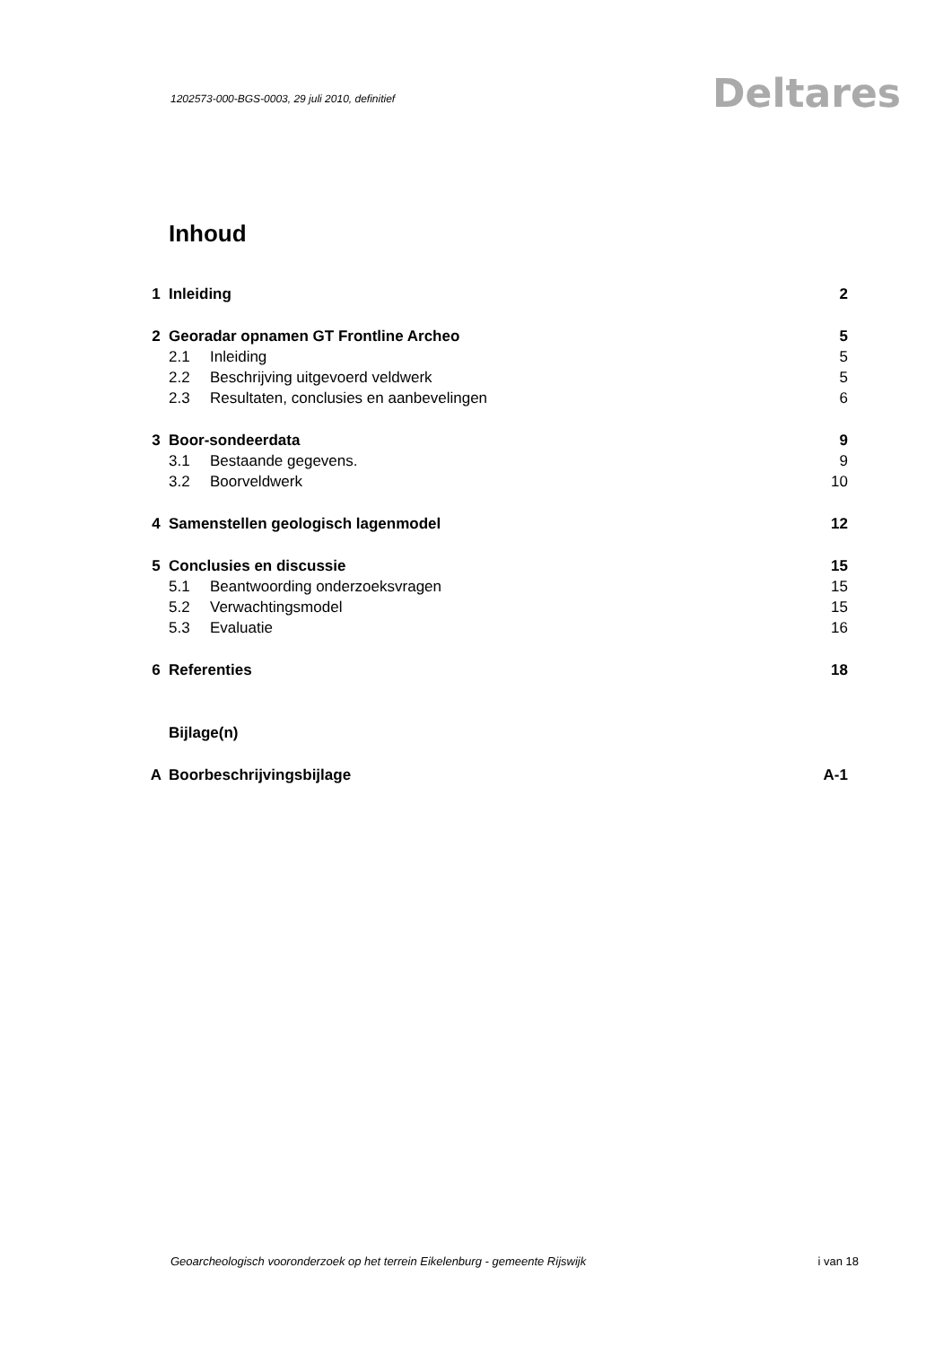1202573-000-BGS-0003, 29 juli 2010, definitief
Deltares
Inhoud
| 1 | Inleiding | | 2 |
| 2 | Georadar opnamen GT Frontline Archeo | | 5 |
| | 2.1 | Inleiding | 5 |
| | 2.2 | Beschrijving uitgevoerd veldwerk | 5 |
| | 2.3 | Resultaten, conclusies en aanbevelingen | 6 |
| 3 | Boor-sondeerdata | | 9 |
| | 3.1 | Bestaande gegevens. | 9 |
| | 3.2 | Boorveldwerk | 10 |
| 4 | Samenstellen geologisch lagenmodel | | 12 |
| 5 | Conclusies en discussie | | 15 |
| | 5.1 | Beantwoording onderzoeksvragen | 15 |
| | 5.2 | Verwachtingsmodel | 15 |
| | 5.3 | Evaluatie | 16 |
| 6 | Referenties | | 18 |
| | Bijlage(n) | | |
| A | Boorbeschrijvingsbijlage | | A-1 |
Geoarcheologisch vooronderzoek op het terrein Eikelenburg - gemeente Rijswijk i van 18